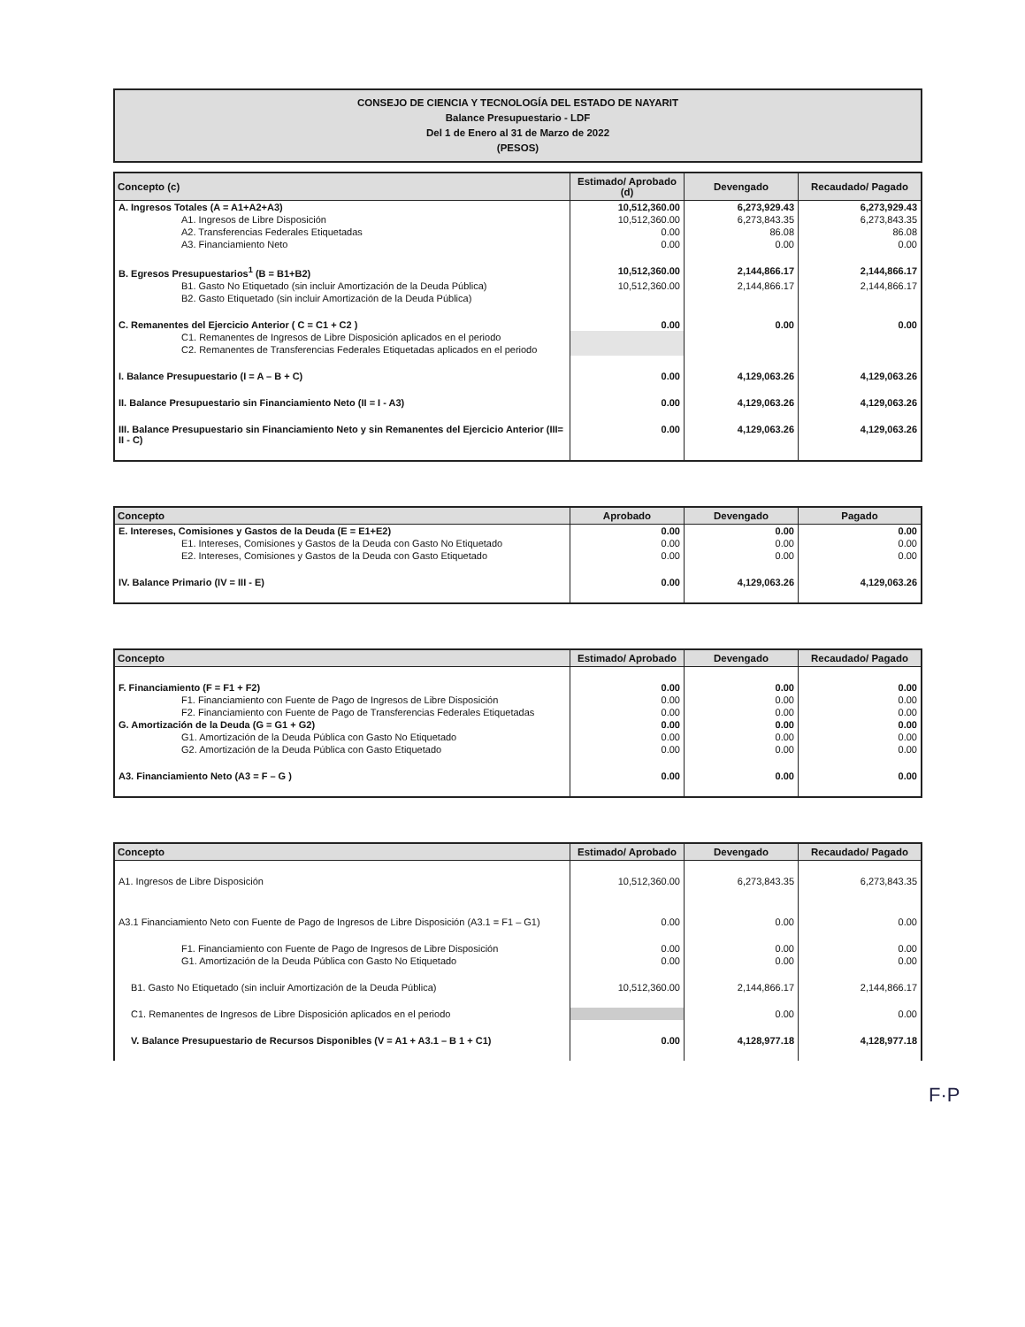CONSEJO DE CIENCIA Y TECNOLOGÍA DEL ESTADO DE NAYARIT
Balance Presupuestario - LDF
Del 1 de Enero al 31 de Marzo de 2022
(PESOS)
| Concepto (c) | Estimado/ Aprobado (d) | Devengado | Recaudado/ Pagado |
| --- | --- | --- | --- |
| A. Ingresos Totales (A = A1+A2+A3) | 10,512,360.00 | 6,273,929.43 | 6,273,929.43 |
| A1. Ingresos de Libre Disposición | 10,512,360.00 | 6,273,843.35 | 6,273,843.35 |
| A2. Transferencias Federales Etiquetadas | 0.00 | 86.08 | 86.08 |
| A3. Financiamiento Neto | 0.00 | 0.00 | 0.00 |
| B. Egresos Presupuestarios<sup>1</sup> (B = B1+B2) | 10,512,360.00 | 2,144,866.17 | 2,144,866.17 |
| B1. Gasto No Etiquetado (sin incluir Amortización de la Deuda Pública) | 10,512,360.00 | 2,144,866.17 | 2,144,866.17 |
| B2. Gasto Etiquetado (sin incluir Amortización de la Deuda Pública) | | | |
| C. Remanentes del Ejercicio Anterior ( C = C1 + C2 ) | 0.00 | 0.00 | 0.00 |
| C1. Remanentes de Ingresos de Libre Disposición aplicados en el periodo | | | |
| C2. Remanentes de Transferencias Federales Etiquetadas aplicados en el periodo | | | |
| I. Balance Presupuestario (I = A – B + C) | 0.00 | 4,129,063.26 | 4,129,063.26 |
| II. Balance Presupuestario sin Financiamiento Neto (II = I - A3) | 0.00 | 4,129,063.26 | 4,129,063.26 |
| III. Balance Presupuestario sin Financiamiento Neto y sin Remanentes del Ejercicio Anterior (III= II - C) | 0.00 | 4,129,063.26 | 4,129,063.26 |
| Concepto | Aprobado | Devengado | Pagado |
| --- | --- | --- | --- |
| E. Intereses, Comisiones y Gastos de la Deuda (E = E1+E2) | 0.00 | 0.00 | 0.00 |
| E1. Intereses, Comisiones y Gastos de la Deuda con Gasto No Etiquetado | 0.00 | 0.00 | 0.00 |
| E2. Intereses, Comisiones y Gastos de la Deuda con Gasto Etiquetado | 0.00 | 0.00 | 0.00 |
| IV. Balance Primario (IV = III - E) | 0.00 | 4,129,063.26 | 4,129,063.26 |
| Concepto | Estimado/ Aprobado | Devengado | Recaudado/ Pagado |
| --- | --- | --- | --- |
| F. Financiamiento (F = F1 + F2) | 0.00 | 0.00 | 0.00 |
| F1. Financiamiento con Fuente de Pago de Ingresos de Libre Disposición | 0.00 | 0.00 | 0.00 |
| F2. Financiamiento con Fuente de Pago de Transferencias Federales Etiquetadas | 0.00 | 0.00 | 0.00 |
| G. Amortización de la Deuda (G = G1 + G2) | 0.00 | 0.00 | 0.00 |
| G1. Amortización de la Deuda Pública con Gasto No Etiquetado | 0.00 | 0.00 | 0.00 |
| G2. Amortización de la Deuda Pública con Gasto Etiquetado | 0.00 | 0.00 | 0.00 |
| A3. Financiamiento Neto (A3 = F – G ) | 0.00 | 0.00 | 0.00 |
| Concepto | Estimado/ Aprobado | Devengado | Recaudado/ Pagado |
| --- | --- | --- | --- |
| A1. Ingresos de Libre Disposición | 10,512,360.00 | 6,273,843.35 | 6,273,843.35 |
| A3.1 Financiamiento Neto con Fuente de Pago de Ingresos de Libre Disposición (A3.1 = F1 – G1) | 0.00 | 0.00 | 0.00 |
| F1. Financiamiento con Fuente de Pago de Ingresos de Libre Disposición | 0.00 | 0.00 | 0.00 |
| G1. Amortización de la Deuda Pública con Gasto No Etiquetado | 0.00 | 0.00 | 0.00 |
| B1. Gasto No Etiquetado (sin incluir Amortización de la Deuda Pública) | 10,512,360.00 | 2,144,866.17 | 2,144,866.17 |
| C1. Remanentes de Ingresos de Libre Disposición aplicados en el periodo | | 0.00 | 0.00 |
| V. Balance Presupuestario de Recursos Disponibles (V = A1 + A3.1 – B 1 + C1) | 0.00 | 4,128,977.18 | 4,128,977.18 |
F·P